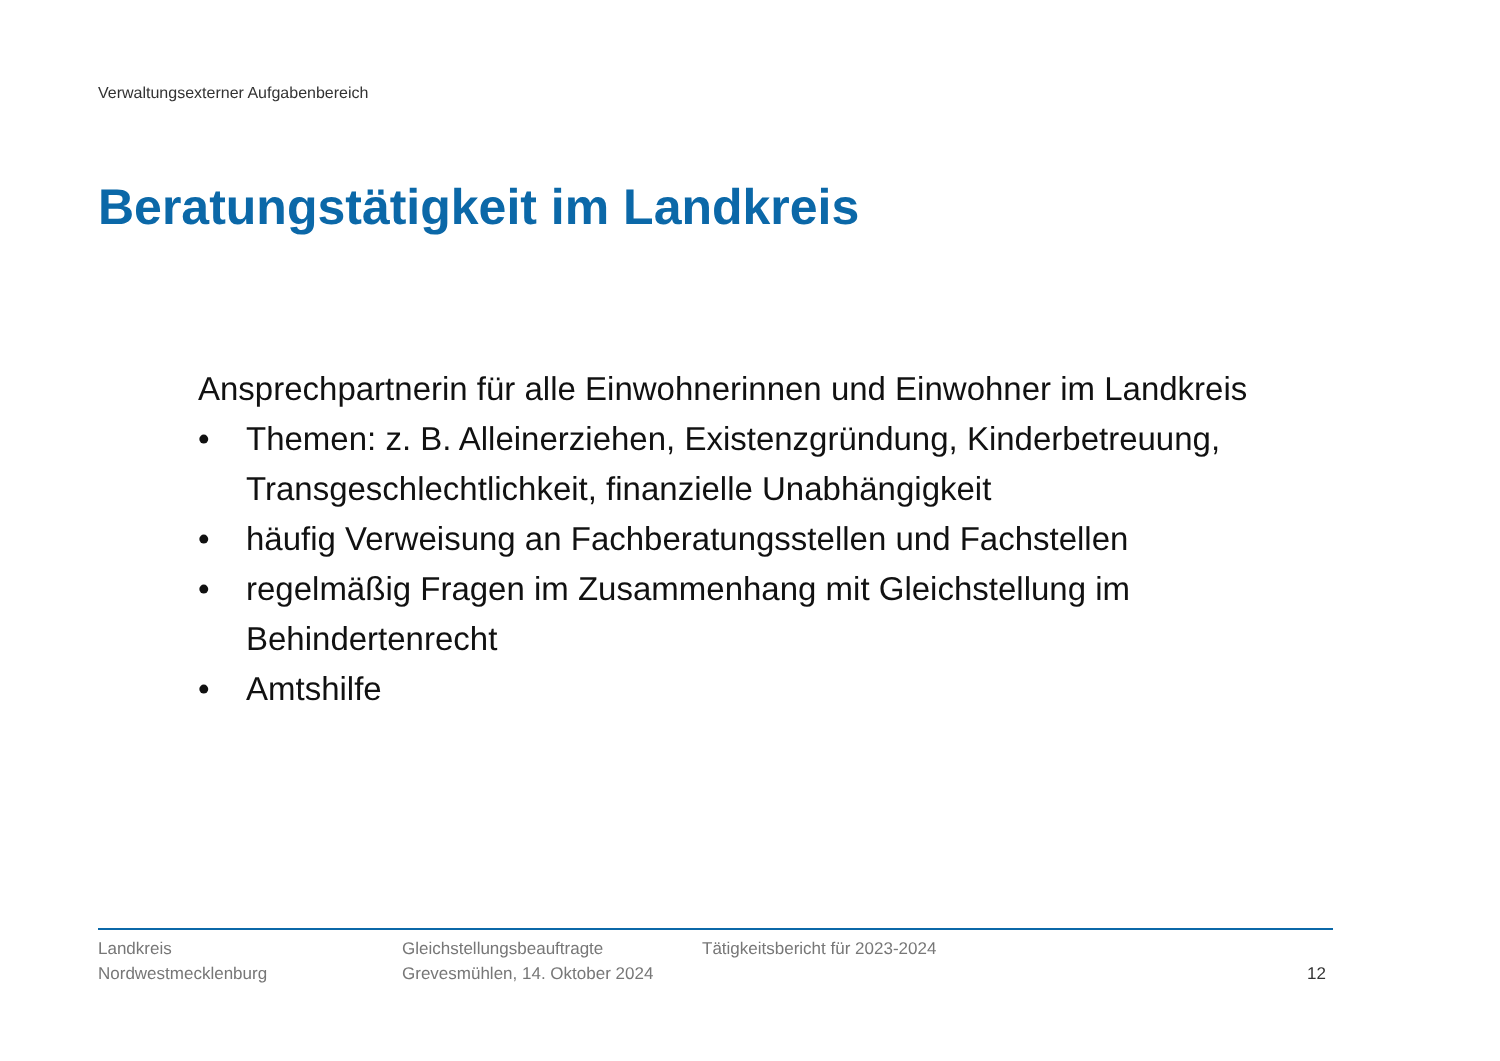Verwaltungsexterner Aufgabenbereich
Beratungstätigkeit im Landkreis
Ansprechpartnerin für alle Einwohnerinnen und Einwohner im Landkreis
• Themen: z. B. Alleinerziehen, Existenzgründung, Kinderbetreuung, Transgeschlechtlichkeit, finanzielle Unabhängigkeit
• häufig Verweisung an Fachberatungsstellen und Fachstellen
• regelmäßig Fragen im Zusammenhang mit Gleichstellung im Behindertenrecht
• Amtshilfe
Landkreis
Nordwestmecklenburg
Gleichstellungsbeauftragte
Grevesmühlen, 14. Oktober 2024
Tätigkeitsbericht für 2023-2024
12